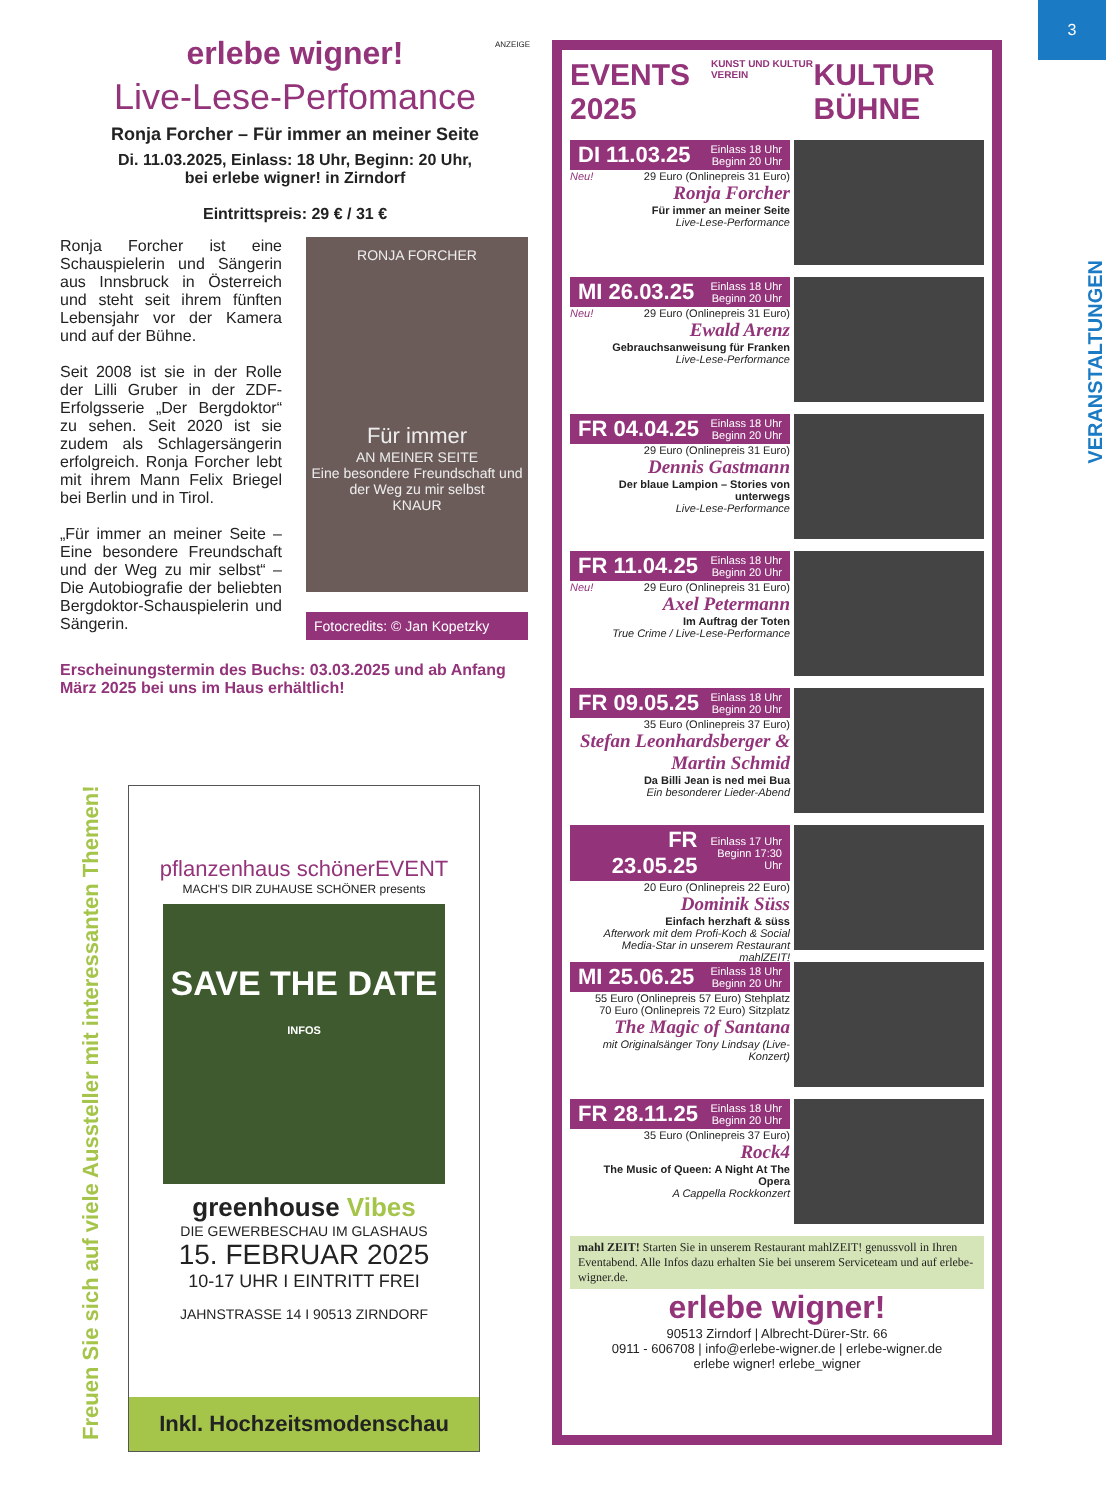3
VERANSTALTUNGEN
ANZEIGE
erlebe wigner!
Live-Lese-Perfomance
Ronja Forcher – Für immer an meiner Seite
Di. 11.03.2025, Einlass: 18 Uhr, Beginn: 20 Uhr,
bei erlebe wigner! in Zirndorf
Eintrittspreis: 29 € / 31 €
Ronja Forcher ist eine Schauspielerin und Sängerin aus Innsbruck in Österreich und steht seit ihrem fünften Lebensjahr vor der Kamera und auf der Bühne.
Seit 2008 ist sie in der Rolle der Lilli Gruber in der ZDF-Erfolgsserie „Der Bergdoktor“ zu sehen. Seit 2020 ist sie zudem als Schlagersängerin erfolgreich. Ronja Forcher lebt mit ihrem Mann Felix Briegel bei Berlin und in Tirol.
„Für immer an meiner Seite – Eine besondere Freundschaft und der Weg zu mir selbst“ – Die Autobiografie der beliebten Bergdoktor-Schauspielerin und Sängerin.
RONJA FORCHER
Für immer
AN MEINER SEITE
Eine besondere Freundschaft und der Weg zu mir selbst
KNAUR
Fotocredits: © Jan Kopetzky
Erscheinungstermin des Buchs: 03.03.2025 und ab Anfang März 2025 bei uns im Haus erhältlich!
Freuen Sie sich auf viele Aussteller mit interessanten Themen!
pflanzenhaus schönerEVENT
MACH'S DIR ZUHAUSE SCHÖNER presents
SAVE THE DATE
INFOS
greenhouse Vibes
DIE GEWERBESCHAU IM GLASHAUS
15. FEBRUAR 2025
10-17 UHR I EINTRITT FREI
JAHNSTRASSE 14 I 90513 ZIRNDORF
Inkl. Hochzeitsmodenschau
EVENTS 2025 KUNST UND KULTUR VEREIN KULTUR BÜHNE
DI 11.03.25 Einlass 18 Uhr
Beginn 20 Uhr
Neu! 29 Euro (Onlinepreis 31 Euro)
Ronja Forcher
Für immer an meiner Seite
Live-Lese-Performance
MI 26.03.25 Einlass 18 Uhr
Beginn 20 Uhr
Neu! 29 Euro (Onlinepreis 31 Euro)
Ewald Arenz
Gebrauchsanweisung für Franken
Live-Lese-Performance
FR 04.04.25 Einlass 18 Uhr
Beginn 20 Uhr
29 Euro (Onlinepreis 31 Euro)
Dennis Gastmann
Der blaue Lampion – Stories von unterwegs
Live-Lese-Performance
FR 11.04.25 Einlass 18 Uhr
Beginn 20 Uhr
Neu! 29 Euro (Onlinepreis 31 Euro)
Axel Petermann
Im Auftrag der Toten
True Crime / Live-Lese-Performance
FR 09.05.25 Einlass 18 Uhr
Beginn 20 Uhr
35 Euro (Onlinepreis 37 Euro)
Stefan Leonhardsberger & Martin Schmid
Da Billi Jean is ned mei Bua
Ein besonderer Lieder-Abend
FR 23.05.25 Einlass 17 Uhr
Beginn 17:30 Uhr
20 Euro (Onlinepreis 22 Euro)
Dominik Süss
Einfach herzhaft & süss
Afterwork mit dem Profi-Koch & Social Media-Star in unserem Restaurant mahlZEIT!
MI 25.06.25 Einlass 18 Uhr
Beginn 20 Uhr
55 Euro (Onlinepreis 57 Euro) Stehplatz
70 Euro (Onlinepreis 72 Euro) Sitzplatz
The Magic of Santana
mit Originalsänger Tony Lindsay (Live-Konzert)
FR 28.11.25 Einlass 18 Uhr
Beginn 20 Uhr
35 Euro (Onlinepreis 37 Euro)
Rock4
The Music of Queen: A Night At The Opera
A Cappella Rockkonzert
mahl ZEIT! Starten Sie in unserem Restaurant mahlZEIT! genussvoll in Ihren Eventabend. Alle Infos dazu erhalten Sie bei unserem Serviceteam und auf erlebe-wigner.de.
erlebe wigner!
90513 Zirndorf | Albrecht-Dürer-Str. 66
0911 - 606708 | info@erlebe-wigner.de | erlebe-wigner.de
erlebe wigner! erlebe_wigner